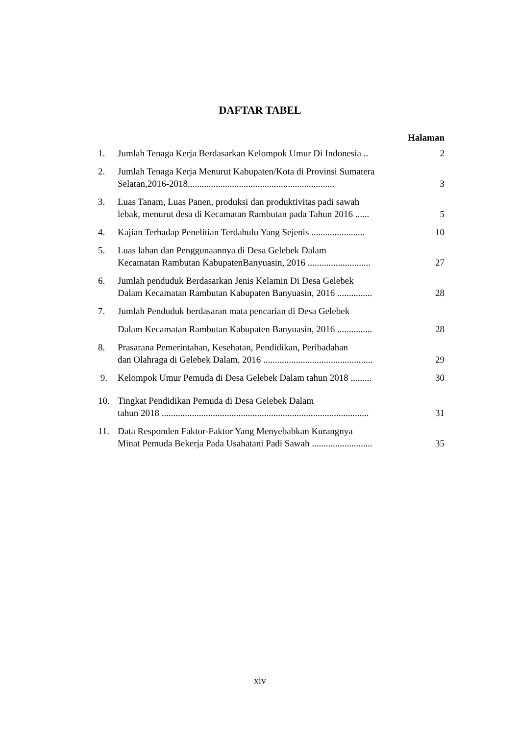DAFTAR TABEL
Halaman
1. Jumlah Tenaga Kerja Berdasarkan Kelompok Umur Di Indonesia .. 2
2. Jumlah Tenaga Kerja Menurut Kabupaten/Kota di Provinsi Sumatera
Selatan,2016-2018............................................................... 3
3. Luas Tanam, Luas Panen, produksi dan produktivitas padi sawah
lebak, menurut desa di Kecamatan Rambutan pada Tahun 2016 ...... 5
4. Kajian Terhadap Penelitian Terdahulu Yang Sejenis ....................... 10
5. Luas lahan dan Penggunaannya di Desa Gelebek Dalam
Kecamatan Rambutan KabupatenBanyuasin, 2016 ........................... 27
6. Jumlah penduduk Berdasarkan Jenis Kelamin Di Desa Gelebek
Dalam Kecamatan Rambutan Kabupaten Banyuasin, 2016 ............... 28
7. Jumlah Penduduk berdasaran mata pencarian di Desa Gelebek
Dalam Kecamatan Rambutan Kabupaten Banyuasin, 2016 ............... 28
8. Prasarana Pemerintahan, Kesehatan, Pendidikan, Peribadahan
dan Olahraga di Gelebek Dalam, 2016 ............................................... 29
9. Kelompok Umur Pemuda di Desa Gelebek Dalam tahun 2018 ......... 30
10. Tingkat Pendidikan Pemuda di Desa Gelebek Dalam
tahun 2018 ......................................................................................... 31
11. Data Responden Faktor-Faktor Yang Menyebabkan Kurangnya
Minat Pemuda Bekerja Pada Usahatani Padi Sawah .......................... 35
xiv